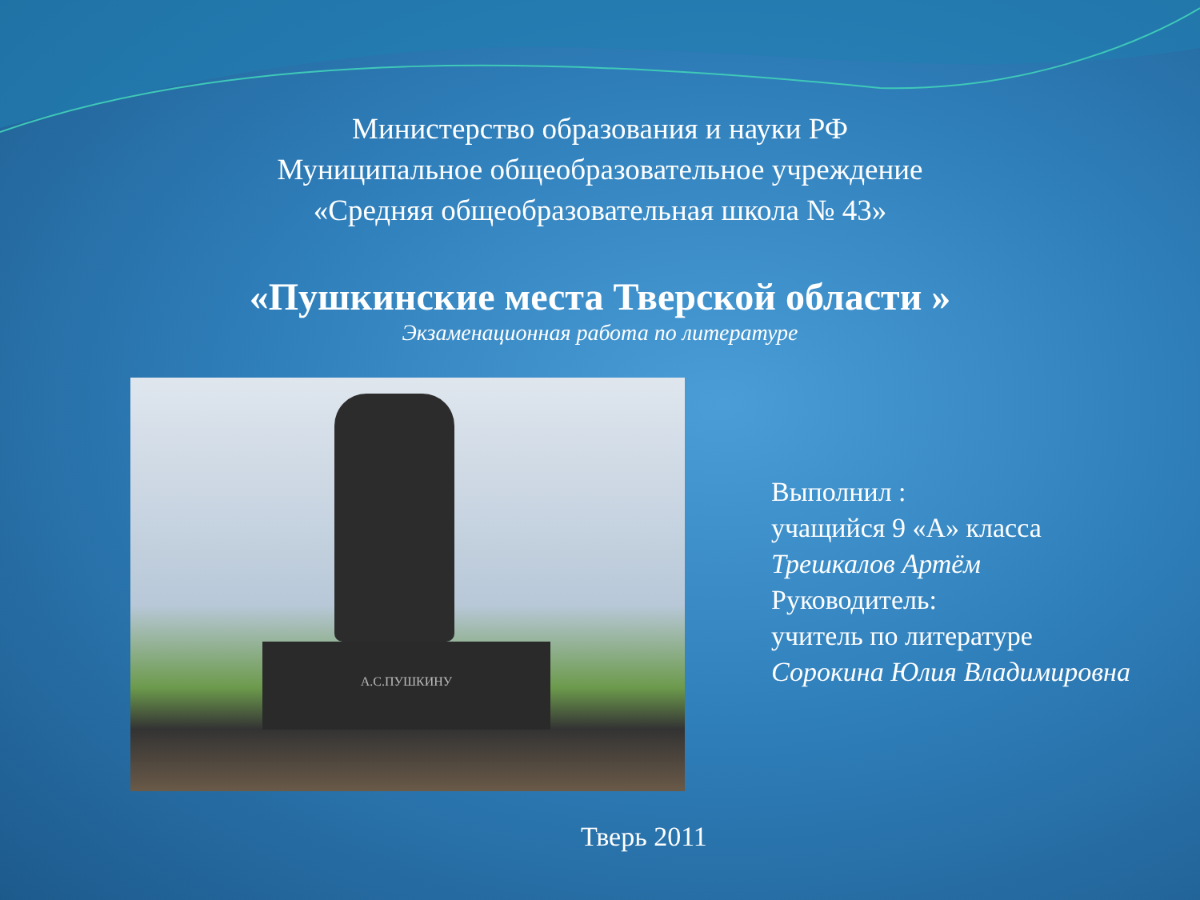Министерство образования и науки РФ
Муниципальное общеобразовательное учреждение
«Средняя общеобразовательная школа № 43»
«Пушкинские места Тверской области »
Экзаменационная работа по литературе
А.С.ПУШКИНУ
Выполнил :
учащийся 9 «А» класса
Трешкалов Артём
Руководитель:
учитель по литературе
Сорокина Юлия Владимировна
Тверь 2011